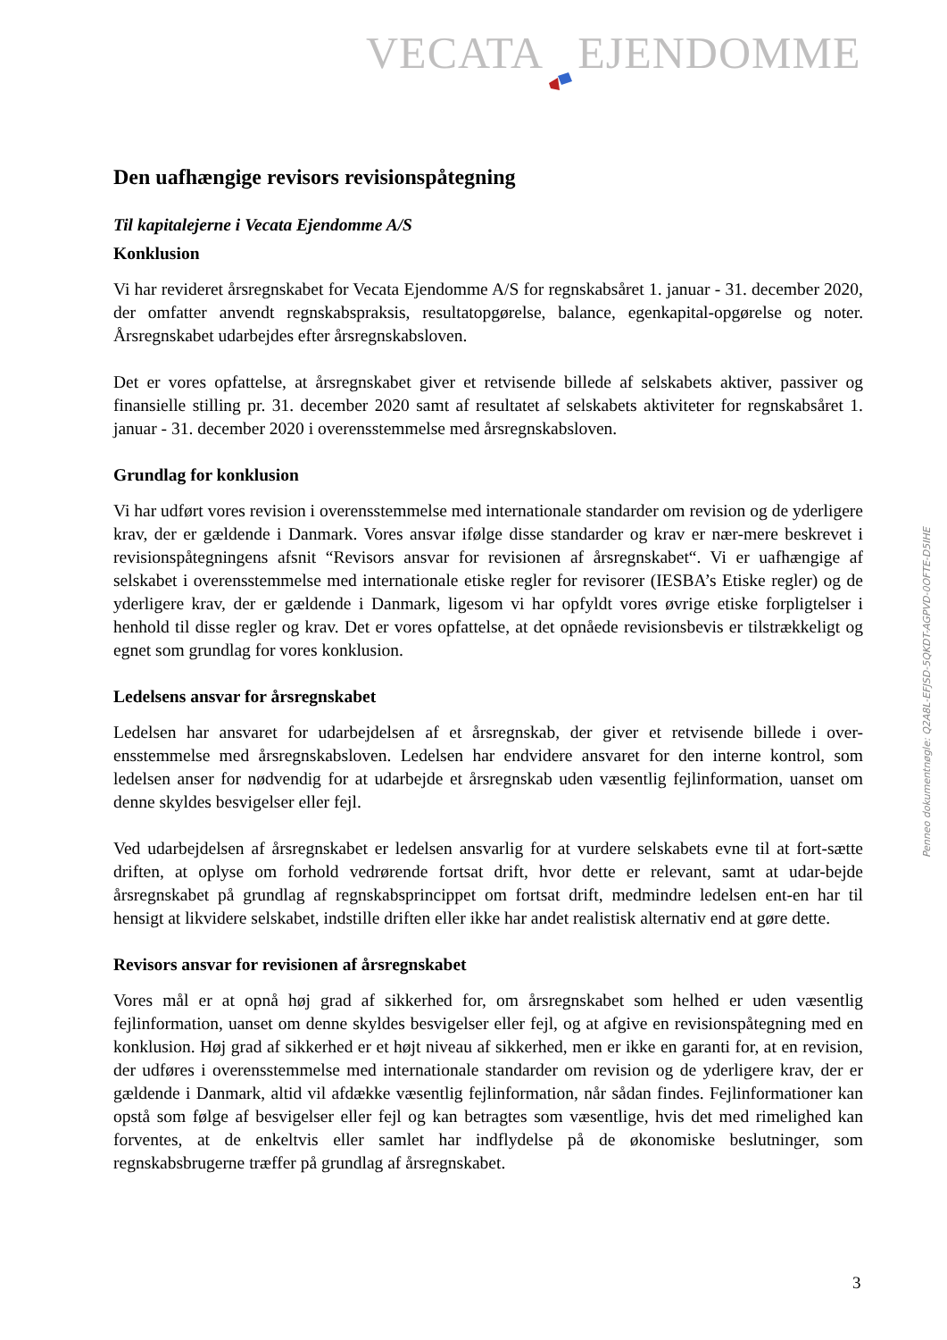VECATA EJENDOMME
Den uafhængige revisors revisionspåtegning
Til kapitalejerne i Vecata Ejendomme A/S
Konklusion
Vi har revideret årsregnskabet for Vecata Ejendomme A/S for regnskabsåret 1. januar - 31. december 2020, der omfatter anvendt regnskabspraksis, resultatopgørelse, balance, egenkapital-opgørelse og noter. Årsregnskabet udarbejdes efter årsregnskabsloven.
Det er vores opfattelse, at årsregnskabet giver et retvisende billede af selskabets aktiver, passiver og finansielle stilling pr. 31. december 2020 samt af resultatet af selskabets aktiviteter for regnskabsåret 1. januar - 31. december 2020 i overensstemmelse med årsregnskabsloven.
Grundlag for konklusion
Vi har udført vores revision i overensstemmelse med internationale standarder om revision og de yderligere krav, der er gældende i Danmark. Vores ansvar ifølge disse standarder og krav er nær-mere beskrevet i revisionspåtegningens afsnit “Revisors ansvar for revisionen af årsregnskabet“. Vi er uafhængige af selskabet i overensstemmelse med internationale etiske regler for revisorer (IESBA’s Etiske regler) og de yderligere krav, der er gældende i Danmark, ligesom vi har opfyldt vores øvrige etiske forpligtelser i henhold til disse regler og krav. Det er vores opfattelse, at det opnåede revisionsbevis er tilstrækkeligt og egnet som grundlag for vores konklusion.
Ledelsens ansvar for årsregnskabet
Ledelsen har ansvaret for udarbejdelsen af et årsregnskab, der giver et retvisende billede i over-ensstemmelse med årsregnskabsloven. Ledelsen har endvidere ansvaret for den interne kontrol, som ledelsen anser for nødvendig for at udarbejde et årsregnskab uden væsentlig fejlinformation, uanset om denne skyldes besvigelser eller fejl.
Ved udarbejdelsen af årsregnskabet er ledelsen ansvarlig for at vurdere selskabets evne til at fort-sætte driften, at oplyse om forhold vedrørende fortsat drift, hvor dette er relevant, samt at udar-bejde årsregnskabet på grundlag af regnskabsprincippet om fortsat drift, medmindre ledelsen ent-en har til hensigt at likvidere selskabet, indstille driften eller ikke har andet realistisk alternativ end at gøre dette.
Revisors ansvar for revisionen af årsregnskabet
Vores mål er at opnå høj grad af sikkerhed for, om årsregnskabet som helhed er uden væsentlig fejlinformation, uanset om denne skyldes besvigelser eller fejl, og at afgive en revisionspåtegning med en konklusion. Høj grad af sikkerhed er et højt niveau af sikkerhed, men er ikke en garanti for, at en revision, der udføres i overensstemmelse med internationale standarder om revision og de yderligere krav, der er gældende i Danmark, altid vil afdække væsentlig fejlinformation, når sådan findes. Fejlinformationer kan opstå som følge af besvigelser eller fejl og kan betragtes som væsentlige, hvis det med rimelighed kan forventes, at de enkeltvis eller samlet har indflydelse på de økonomiske beslutninger, som regnskabsbrugerne træffer på grundlag af årsregnskabet.
Penneo dokumentnøgle: Q2A8L-EFJSD-5QKDT-AGPVD-0OFTE-D5IHE
3